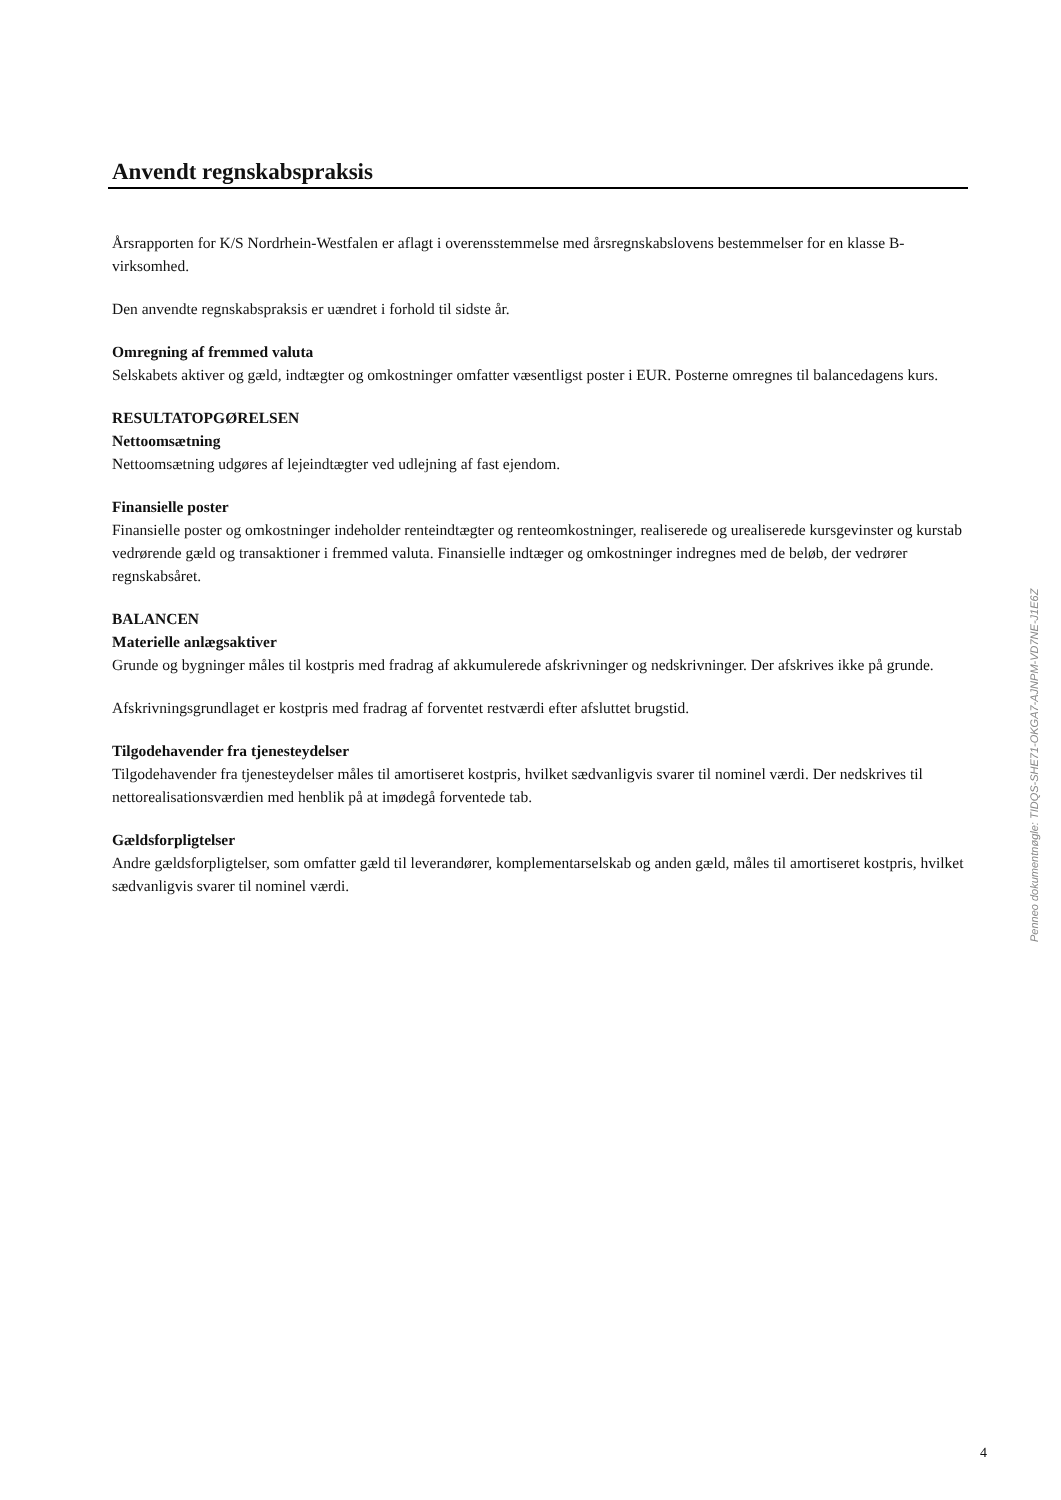Anvendt regnskabspraksis
Årsrapporten for K/S Nordrhein-Westfalen er aflagt i overensstemmelse med årsregnskabslovens bestemmelser for en klasse B-virksomhed.
Den anvendte regnskabspraksis er uændret i forhold til sidste år.
Omregning af fremmed valuta
Selskabets aktiver og gæld, indtægter og omkostninger omfatter væsentligst poster i EUR. Posterne omregnes til balancedagens kurs.
RESULTATOPGØRELSEN
Nettoomsætning
Nettoomsætning udgøres af lejeindtægter ved udlejning af fast ejendom.
Finansielle poster
Finansielle poster og omkostninger indeholder renteindtægter og renteomkostninger, realiserede og urealiserede kursgevinster og kurstab vedrørende gæld og transaktioner i fremmed valuta. Finansielle indtæger og omkostninger indregnes med de beløb, der vedrører regnskabsåret.
BALANCEN
Materielle anlægsaktiver
Grunde og bygninger måles til kostpris med fradrag af akkumulerede afskrivninger og nedskrivninger. Der afskrives ikke på grunde.
Afskrivningsgrundlaget er kostpris med fradrag af forventet restværdi efter afsluttet brugstid.
Tilgodehavender fra tjenesteydelser
Tilgodehavender fra tjenesteydelser måles til amortiseret kostpris, hvilket sædvanligvis svarer til nominel værdi. Der nedskrives til nettorealisationsværdien med henblik på at imødegå forventede tab.
Gældsforpligtelser
Andre gældsforpligtelser, som omfatter gæld til leverandører, komplementarselskab og anden gæld, måles til amortiseret kostpris, hvilket sædvanligvis svarer til nominel værdi.
Penneo dokumentnøgle: TIDQS-SHE71-OKGA7-AJNPM-VD7NE-J1E6Z
4